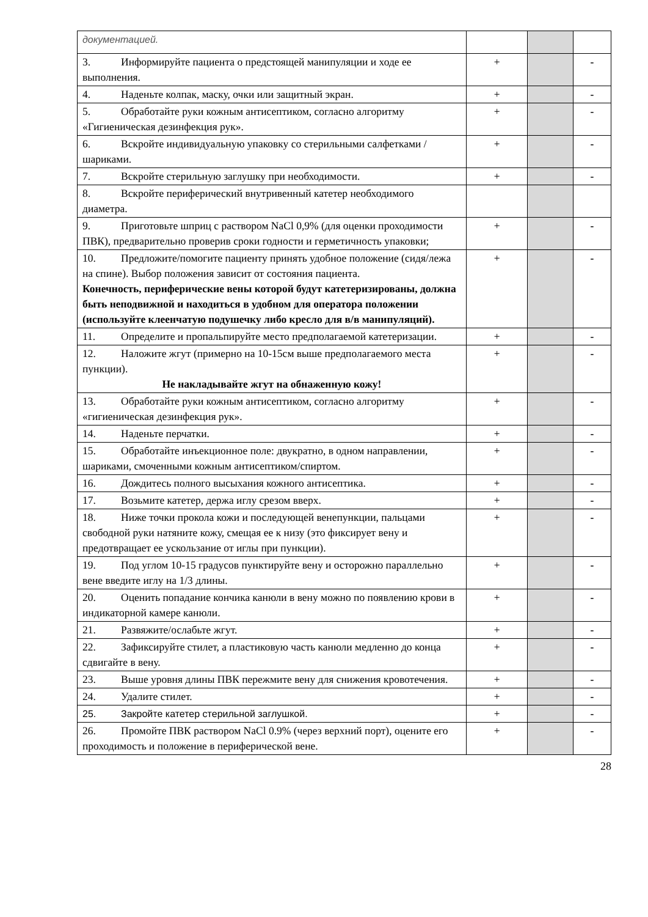| документацией. | | | |
| 3. Информируйте пациента о предстоящей манипуляции и ходе ее выполнения. | + | | - |
| 4. Наденьте колпак, маску, очки или защитный экран. | + | | - |
| 5. Обработайте руки кожным антисептиком, согласно алгоритму «Гигиеническая дезинфекция рук». | + | | - |
| 6. Вскройте индивидуальную упаковку со стерильными салфетками / шариками. | + | | - |
| 7. Вскройте стерильную заглушку при необходимости. | + | | - |
| 8. Вскройте периферический внутривенный катетер необходимого диаметра. | | | |
| 9. Приготовьте шприц с раствором NaCl 0,9% (для оценки проходимости ПВК), предварительно проверив сроки годности и герметичность упаковки; | + | | - |
| 10. Предложите/помогите пациенту принять удобное положение (сидя/лежа на спине). Выбор положения зависит от состояния пациента. Конечность, периферические вены которой будут катетеризированы, должна быть неподвижной и находиться в удобном для оператора положении (используйте клеенчатую подушечку либо кресло для в/в манипуляций). | + | | - |
| 11. Определите и пропальпируйте место предполагаемой катетеризации. | + | | - |
| 12. Наложите жгут (примерно на 10-15см выше предполагаемого места пункции). Не накладывайте жгут на обнаженную кожу! | + | | - |
| 13. Обработайте руки кожным антисептиком, согласно алгоритму «гигиеническая дезинфекция рук». | + | | - |
| 14. Наденьте перчатки. | + | | - |
| 15. Обработайте инъекционное поле: двукратно, в одном направлении, шариками, смоченными кожным антисептиком/спиртом. | + | | - |
| 16. Дождитесь полного высыхания кожного антисептика. | + | | - |
| 17. Возьмите катетер, держа иглу срезом вверх. | + | | - |
| 18. Ниже точки прокола кожи и последующей венепункции, пальцами свободной руки натяните кожу, смещая ее к низу (это фиксирует вену и предотвращает ее ускользание от иглы при пункции). | + | | - |
| 19. Под углом 10-15 градусов пунктируйте вену и осторожно параллельно вене введите иглу на 1/3 длины. | + | | - |
| 20. Оценить попадание кончика канюли в вену можно по появлению крови в индикаторной камере канюли. | + | | - |
| 21. Развяжите/ослабьте жгут. | + | | - |
| 22. Зафиксируйте стилет, а пластиковую часть канюли медленно до конца сдвигайте в вену. | + | | - |
| 23. Выше уровня длины ПВК пережмите вену для снижения кровотечения. | + | | - |
| 24. Удалите стилет. | + | | - |
| 25. Закройте катетер стерильной заглушкой. | + | | - |
| 26. Промойте ПВК раствором NaCl 0.9% (через верхний порт), оцените его проходимость и положение в периферической вене. | + | | - |
28